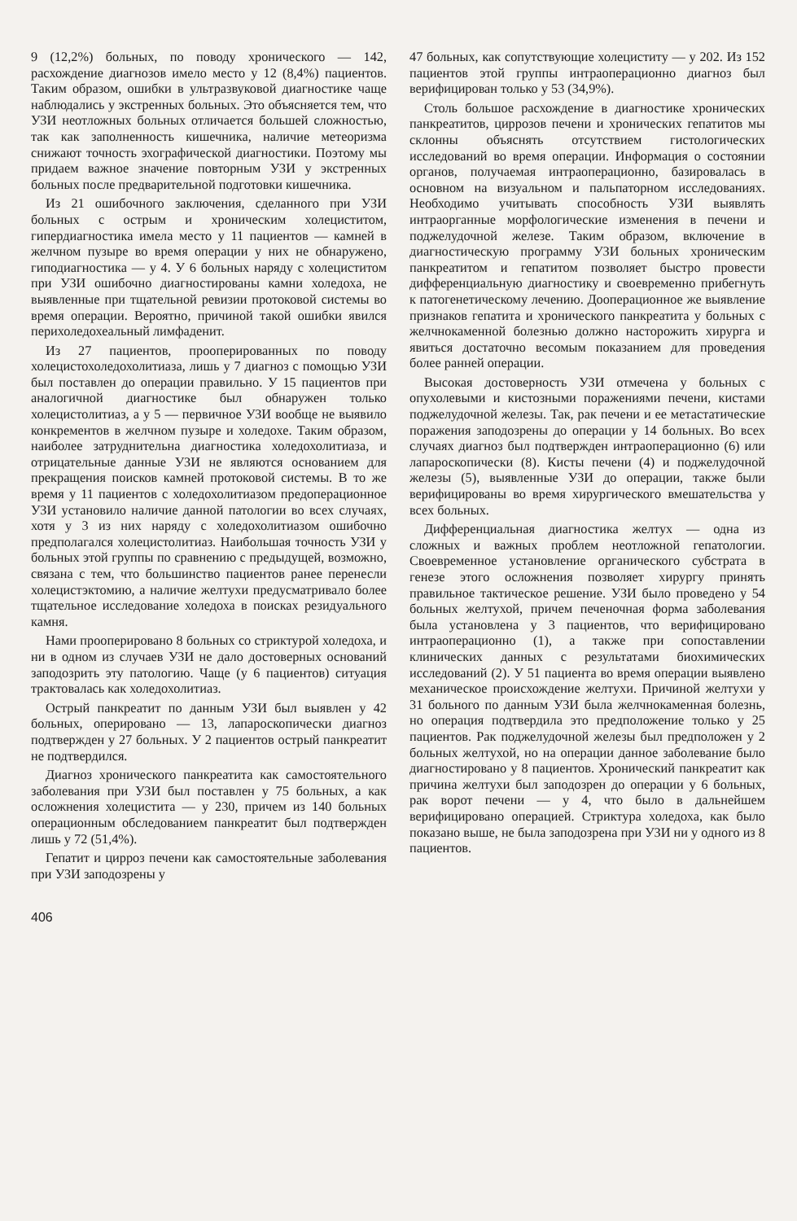9 (12,2%) больных, по поводу хронического — 142, расхождение диагнозов имело место у 12 (8,4%) пациентов. Таким образом, ошибки в ультразвуковой диагностике чаще наблюдались у экстренных больных. Это объясняется тем, что УЗИ неотложных больных отличается большей сложностью, так как заполненность кишечника, наличие метеоризма снижают точность эхографической диагностики. Поэтому мы придаем важное значение повторным УЗИ у экстренных больных после предварительной подготовки кишечника.
Из 21 ошибочного заключения, сделанного при УЗИ больных с острым и хроническим холециститом, гипердиагностика имела место у 11 пациентов — камней в желчном пузыре во время операции у них не обнаружено, гиподиагностика — у 4. У 6 больных наряду с холециститом при УЗИ ошибочно диагностированы камни холедоха, не выявленные при тщательной ревизии протоковой системы во время операции. Вероятно, причиной такой ошибки явился перихоледохеальный лимфаденит.
Из 27 пациентов, прооперированных по поводу холецистохоледохолитиаза, лишь у 7 диагноз с помощью УЗИ был поставлен до операции правильно. У 15 пациентов при аналогичной диагностике был обнаружен только холецистолитиаз, а у 5 — первичное УЗИ вообще не выявило конкрементов в желчном пузыре и холедохе. Таким образом, наиболее затруднительна диагностика холедохолитиаза, и отрицательные данные УЗИ не являются основанием для прекращения поисков камней протоковой системы. В то же время у 11 пациентов с холедохолитиазом предоперационное УЗИ установило наличие данной патологии во всех случаях, хотя у 3 из них наряду с холедохолитиазом ошибочно предполагался холецистолитиаз. Наибольшая точность УЗИ у больных этой группы по сравнению с предыдущей, возможно, связана с тем, что большинство пациентов ранее перенесли холецистэктомию, а наличие желтухи предусматривало более тщательное исследование холедоха в поисках резидуального камня.
Нами прооперировано 8 больных со стриктурой холедоха, и ни в одном из случаев УЗИ не дало достоверных оснований заподозрить эту патологию. Чаще (у 6 пациентов) ситуация трактовалась как холедохолитиаз.
Острый панкреатит по данным УЗИ был выявлен у 42 больных, оперировано — 13, лапароскопически диагноз подтвержден у 27 больных. У 2 пациентов острый панкреатит не подтвердился.
Диагноз хронического панкреатита как самостоятельного заболевания при УЗИ был поставлен у 75 больных, а как осложнения холецистита — у 230, причем из 140 больных операционным обследованием панкреатит был подтвержден лишь у 72 (51,4%).
Гепатит и цирроз печени как самостоятельные заболевания при УЗИ заподозрены у
47 больных, как сопутствующие холециститу — у 202. Из 152 пациентов этой группы интраоперационно диагноз был верифицирован только у 53 (34,9%).
Столь большое расхождение в диагностике хронических панкреатитов, циррозов печени и хронических гепатитов мы склонны объяснять отсутствием гистологических исследований во время операции. Информация о состоянии органов, получаемая интраоперационно, базировалась в основном на визуальном и пальпаторном исследованиях. Необходимо учитывать способность УЗИ выявлять интраорганные морфологические изменения в печени и поджелудочной железе. Таким образом, включение в диагностическую программу УЗИ больных хроническим панкреатитом и гепатитом позволяет быстро провести дифференциальную диагностику и своевременно прибегнуть к патогенетическому лечению. Дооперационное же выявление признаков гепатита и хронического панкреатита у больных с желчнокаменной болезнью должно насторожить хирурга и явиться достаточно весомым показанием для проведения более ранней операции.
Высокая достоверность УЗИ отмечена у больных с опухолевыми и кистозными поражениями печени, кистами поджелудочной железы. Так, рак печени и ее метастатические поражения заподозрены до операции у 14 больных. Во всех случаях диагноз был подтвержден интраоперационно (6) или лапароскопически (8). Кисты печени (4) и поджелудочной железы (5), выявленные УЗИ до операции, также были верифицированы во время хирургического вмешательства у всех больных.
Дифференциальная диагностика желтух — одна из сложных и важных проблем неотложной гепатологии. Своевременное установление органического субстрата в генезе этого осложнения позволяет хирургу принять правильное тактическое решение. УЗИ было проведено у 54 больных желтухой, причем печеночная форма заболевания была установлена у 3 пациентов, что верифицировано интраоперационно (1), а также при сопоставлении клинических данных с результатами биохимических исследований (2). У 51 пациента во время операции выявлено механическое происхождение желтухи. Причиной желтухи у 31 больного по данным УЗИ была желчнокаменная болезнь, но операция подтвердила это предположение только у 25 пациентов. Рак поджелудочной железы был предположен у 2 больных желтухой, но на операции данное заболевание было диагностировано у 8 пациентов. Хронический панкреатит как причина желтухи был заподозрен до операции у 6 больных, рак ворот печени — у 4, что было в дальнейшем верифицировано операцией. Стриктура холедоха, как было показано выше, не была заподозрена при УЗИ ни у одного из 8 пациентов.
406